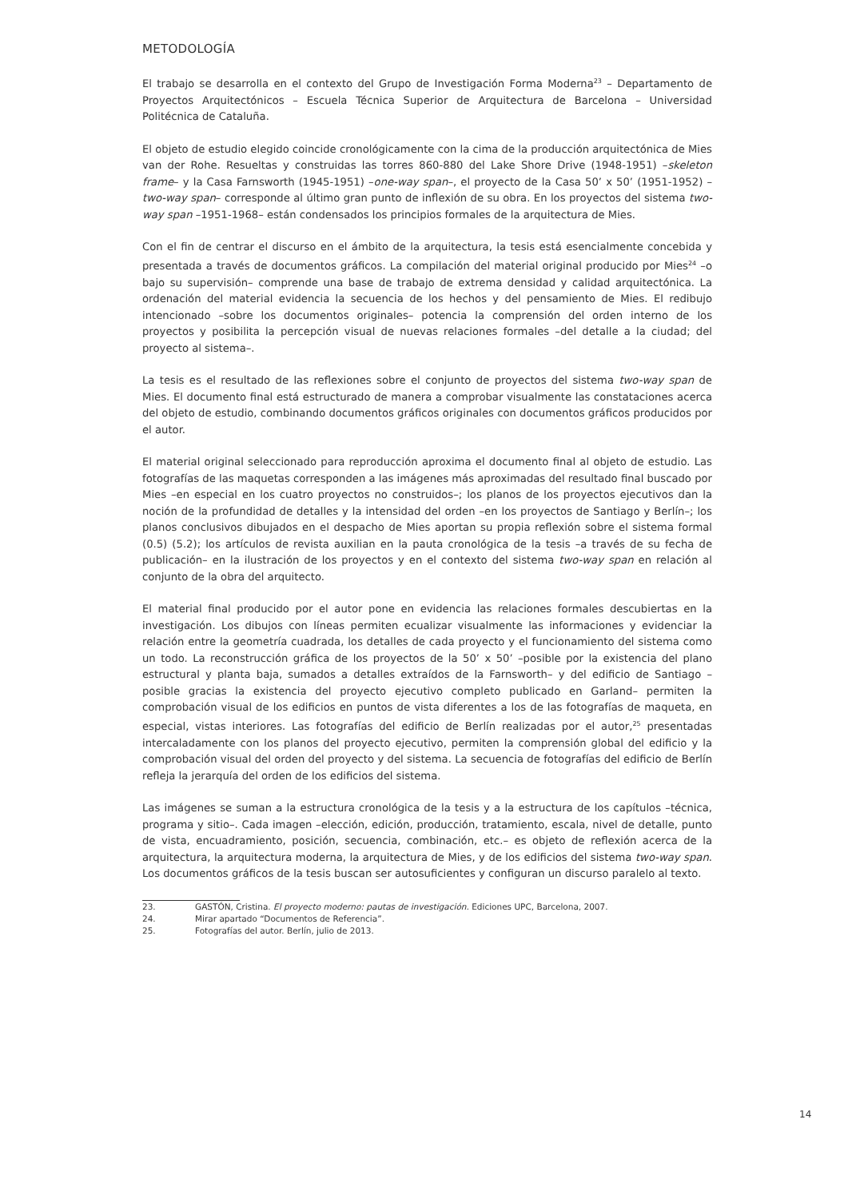METODOLOGÍA
El trabajo se desarrolla en el contexto del Grupo de Investigación Forma Moderna<sup>23</sup> – Departamento de Proyectos Arquitectónicos – Escuela Técnica Superior de Arquitectura de Barcelona – Universidad Politécnica de Cataluña.
El objeto de estudio elegido coincide cronológicamente con la cima de la producción arquitectónica de Mies van der Rohe. Resueltas y construidas las torres 860-880 del Lake Shore Drive (1948-1951) –skeleton frame– y la Casa Farnsworth (1945-1951) –one-way span–, el proyecto de la Casa 50’ x 50’ (1951-1952) –two-way span– corresponde al último gran punto de inflexión de su obra. En los proyectos del sistema two-way span –1951-1968– están condensados los principios formales de la arquitectura de Mies.
Con el fin de centrar el discurso en el ámbito de la arquitectura, la tesis está esencialmente concebida y presentada a través de documentos gráficos. La compilación del material original producido por Mies<sup>24</sup> –o bajo su supervisión– comprende una base de trabajo de extrema densidad y calidad arquitectónica. La ordenación del material evidencia la secuencia de los hechos y del pensamiento de Mies. El redibujo intencionado –sobre los documentos originales– potencia la comprensión del orden interno de los proyectos y posibilita la percepción visual de nuevas relaciones formales –del detalle a la ciudad; del proyecto al sistema–.
La tesis es el resultado de las reflexiones sobre el conjunto de proyectos del sistema two-way span de Mies. El documento final está estructurado de manera a comprobar visualmente las constataciones acerca del objeto de estudio, combinando documentos gráficos originales con documentos gráficos producidos por el autor.
El material original seleccionado para reproducción aproxima el documento final al objeto de estudio. Las fotografías de las maquetas corresponden a las imágenes más aproximadas del resultado final buscado por Mies –en especial en los cuatro proyectos no construidos–; los planos de los proyectos ejecutivos dan la noción de la profundidad de detalles y la intensidad del orden –en los proyectos de Santiago y Berlín–; los planos conclusivos dibujados en el despacho de Mies aportan su propia reflexión sobre el sistema formal (0.5) (5.2); los artículos de revista auxilian en la pauta cronológica de la tesis –a través de su fecha de publicación– en la ilustración de los proyectos y en el contexto del sistema two-way span en relación al conjunto de la obra del arquitecto.
El material final producido por el autor pone en evidencia las relaciones formales descubiertas en la investigación. Los dibujos con líneas permiten ecualizar visualmente las informaciones y evidenciar la relación entre la geometría cuadrada, los detalles de cada proyecto y el funcionamiento del sistema como un todo. La reconstrucción gráfica de los proyectos de la 50’ x 50’ –posible por la existencia del plano estructural y planta baja, sumados a detalles extraídos de la Farnsworth– y del edificio de Santiago –posible gracias la existencia del proyecto ejecutivo completo publicado en Garland– permiten la comprobación visual de los edificios en puntos de vista diferentes a los de las fotografías de maqueta, en especial, vistas interiores. Las fotografías del edificio de Berlín realizadas por el autor,<sup>25</sup> presentadas intercaladamente con los planos del proyecto ejecutivo, permiten la comprensión global del edificio y la comprobación visual del orden del proyecto y del sistema. La secuencia de fotografías del edificio de Berlín refleja la jerarquía del orden de los edificios del sistema.
Las imágenes se suman a la estructura cronológica de la tesis y a la estructura de los capítulos –técnica, programa y sitio–. Cada imagen –elección, edición, producción, tratamiento, escala, nivel de detalle, punto de vista, encuadramiento, posición, secuencia, combinación, etc.– es objeto de reflexión acerca de la arquitectura, la arquitectura moderna, la arquitectura de Mies, y de los edificios del sistema two-way span. Los documentos gráficos de la tesis buscan ser autosuficientes y configuran un discurso paralelo al texto.
23. GASTÓN, Cristina. El proyecto moderno: pautas de investigación. Ediciones UPC, Barcelona, 2007.
24. Mirar apartado “Documentos de Referencia”.
25. Fotografías del autor. Berlín, julio de 2013.
14